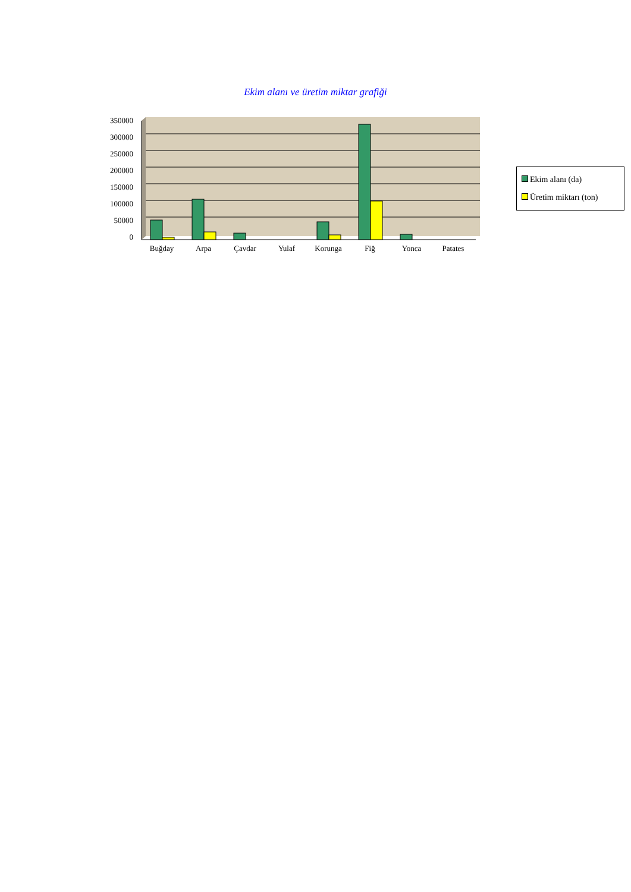Ekim alanı ve üretim miktar grafiği
350000
300000
250000
200000
150000
100000
50000
0
Buğday
Arpa
Çavdar
Yulaf
Korunga
Fiğ
Yonca
Patates
Ekim alanı (da)
Üretim miktarı (ton)